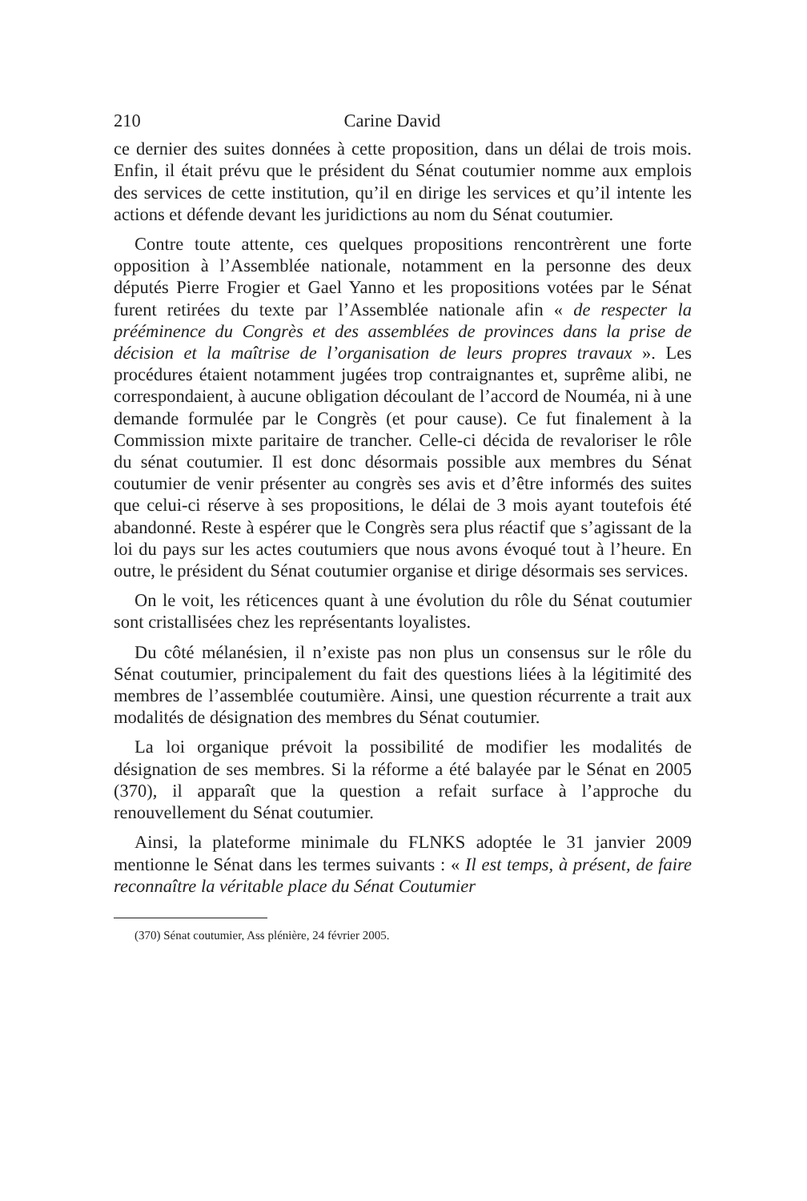210 Carine David
ce dernier des suites données à cette proposition, dans un délai de trois mois. Enfin, il était prévu que le président du Sénat coutumier nomme aux emplois des services de cette institution, qu’il en dirige les services et qu’il intente les actions et défende devant les juridictions au nom du Sénat coutumier.
Contre toute attente, ces quelques propositions rencontrèrent une forte opposition à l’Assemblée nationale, notamment en la personne des deux députés Pierre Frogier et Gael Yanno et les propositions votées par le Sénat furent retirées du texte par l’Assemblée nationale afin « de respecter la prééminence du Congrès et des assemblées de provinces dans la prise de décision et la maîtrise de l’organisation de leurs propres travaux ». Les procédures étaient notamment jugées trop contraignantes et, suprême alibi, ne correspondaient, à aucune obligation découlant de l’accord de Nouméa, ni à une demande formulée par le Congrès (et pour cause). Ce fut finalement à la Commission mixte paritaire de trancher. Celle-ci décida de revaloriser le rôle du sénat coutumier. Il est donc désormais possible aux membres du Sénat coutumier de venir présenter au congrès ses avis et d’être informés des suites que celui-ci réserve à ses propositions, le délai de 3 mois ayant toutefois été abandonné. Reste à espérer que le Congrès sera plus réactif que s’agissant de la loi du pays sur les actes coutumiers que nous avons évoqué tout à l’heure. En outre, le président du Sénat coutumier organise et dirige désormais ses services.
On le voit, les réticences quant à une évolution du rôle du Sénat coutumier sont cristallisées chez les représentants loyalistes.
Du côté mélanésien, il n’existe pas non plus un consensus sur le rôle du Sénat coutumier, principalement du fait des questions liées à la légitimité des membres de l’assemblée coutumière. Ainsi, une question récurrente a trait aux modalités de désignation des membres du Sénat coutumier.
La loi organique prévoit la possibilité de modifier les modalités de désignation de ses membres. Si la réforme a été balayée par le Sénat en 2005 (370), il apparaît que la question a refait surface à l’approche du renouvellement du Sénat coutumier.
Ainsi, la plateforme minimale du FLNKS adoptée le 31 janvier 2009 mentionne le Sénat dans les termes suivants : « Il est temps, à présent, de faire reconnaître la véritable place du Sénat Coutumier
(370) Sénat coutumier, Ass plénière, 24 février 2005.